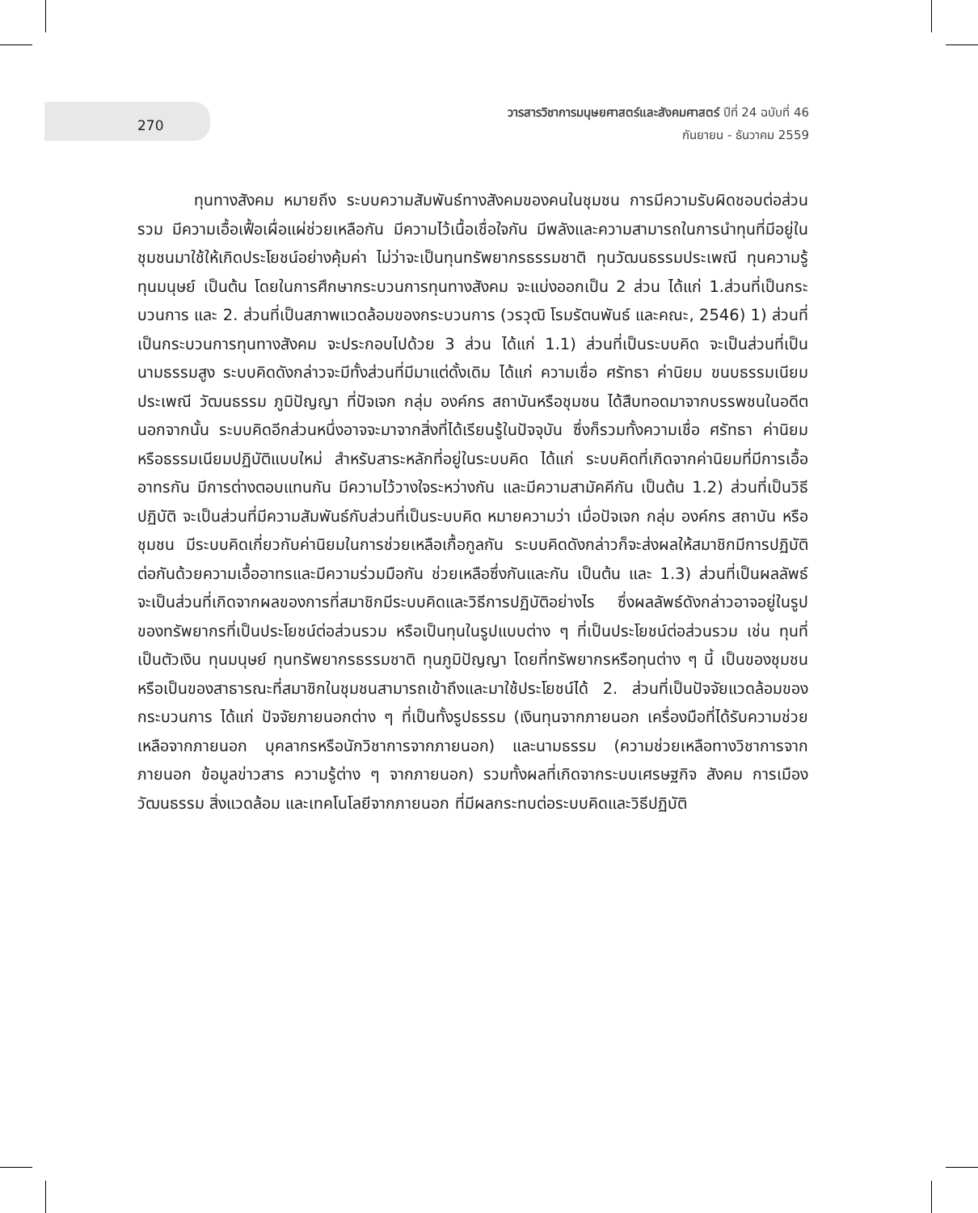270
วารสารวิชาการมนุษยศาสตร์และสังคมศาสตร์ ปีที่ 24 ฉบับที่ 46
กันยายน - ธันวาคม 2559
ทุนทางสังคม หมายถึง ระบบความสัมพันธ์ทางสังคมของคนในชุมชน การมีความรับผิดชอบต่อส่วนรวม มีความเอื้อเฟื้อเผื่อแผ่ช่วยเหลือกัน มีความไว้เนื้อเชื่อใจกัน มีพลังและความสามารถในการนำทุนที่มีอยู่ในชุมชนมาใช้ให้เกิดประโยชน์อย่างคุ้มค่า ไม่ว่าจะเป็นทุนทรัพยากรธรรมชาติ ทุนวัฒนธรรมประเพณี ทุนความรู้ ทุนมนุษย์ เป็นต้น โดยในการศึกษากระบวนการทุนทางสังคม จะแบ่งออกเป็น 2 ส่วน ได้แก่ 1.ส่วนที่เป็นกระบวนการ และ 2. ส่วนที่เป็นสภาพแวดล้อมของกระบวนการ (วรวุฒิ โรมรัตนพันธ์ และคณะ, 2546) 1) ส่วนที่เป็นกระบวนการทุนทางสังคม จะประกอบไปด้วย 3 ส่วน ได้แก่ 1.1) ส่วนที่เป็นระบบคิด จะเป็นส่วนที่เป็นนามธรรมสูง ระบบคิดดังกล่าวจะมีทั้งส่วนที่มีมาแต่ดั้งเดิม ได้แก่ ความเชื่อ ศรัทธา ค่านิยม ขนบธรรมเนียมประเพณี วัฒนธรรม ภูมิปัญญา ที่ปัจเจก กลุ่ม องค์กร สถาบันหรือชุมชน ได้สืบทอดมาจากบรรพชนในอดีต นอกจากนั้น ระบบคิดอีกส่วนหนึ่งอาจจะมาจากสิ่งที่ได้เรียนรู้ในปัจจุบัน ซึ่งก็รวมทั้งความเชื่อ ศรัทธา ค่านิยม หรือธรรมเนียมปฏิบัติแบบใหม่ สำหรับสาระหลักที่อยู่ในระบบคิด ได้แก่ ระบบคิดที่เกิดจากค่านิยมที่มีการเอื้ออาทรกัน มีการต่างตอบแทนกัน มีความไว้วางใจระหว่างกัน และมีความสามัคคีกัน เป็นต้น 1.2) ส่วนที่เป็นวิธีปฏิบัติ จะเป็นส่วนที่มีความสัมพันธ์กับส่วนที่เป็นระบบคิด หมายความว่า เมื่อปัจเจก กลุ่ม องค์กร สถาบัน หรือชุมชน มีระบบคิดเกี่ยวกับค่านิยมในการช่วยเหลือเกื้อกูลกัน ระบบคิดดังกล่าวก็จะส่งผลให้สมาชิกมีการปฏิบัติต่อกันด้วยความเอื้ออาทรและมีความร่วมมือกัน ช่วยเหลือซึ่งกันและกัน เป็นต้น และ 1.3) ส่วนที่เป็นผลลัพธ์ จะเป็นส่วนที่เกิดจากผลของการที่สมาชิกมีระบบคิดและวิธีการปฏิบัติอย่างไร ซึ่งผลลัพธ์ดังกล่าวอาจอยู่ในรูปของทรัพยากรที่เป็นประโยชน์ต่อส่วนรวม หรือเป็นทุนในรูปแบบต่าง ๆ ที่เป็นประโยชน์ต่อส่วนรวม เช่น ทุนที่เป็นตัวเงิน ทุนมนุษย์ ทุนทรัพยากรธรรมชาติ ทุนภูมิปัญญา โดยที่ทรัพยากรหรือทุนต่าง ๆ นี้ เป็นของชุมชนหรือเป็นของสาธารณะที่สมาชิกในชุมชนสามารถเข้าถึงและมาใช้ประโยชน์ได้ 2. ส่วนที่เป็นปัจจัยแวดล้อมของกระบวนการ ได้แก่ ปัจจัยภายนอกต่าง ๆ ที่เป็นทั้งรูปธรรม (เงินทุนจากภายนอก เครื่องมือที่ได้รับความช่วยเหลือจากภายนอก บุคลากรหรือนักวิชาการจากภายนอก) และนามธรรม (ความช่วยเหลือทางวิชาการจากภายนอก ข้อมูลข่าวสาร ความรู้ต่าง ๆ จากภายนอก) รวมทั้งผลที่เกิดจากระบบเศรษฐกิจ สังคม การเมือง วัฒนธรรม สิ่งแวดล้อม และเทคโนโลยีจากภายนอก ที่มีผลกระทบต่อระบบคิดและวิธีปฏิบัติ